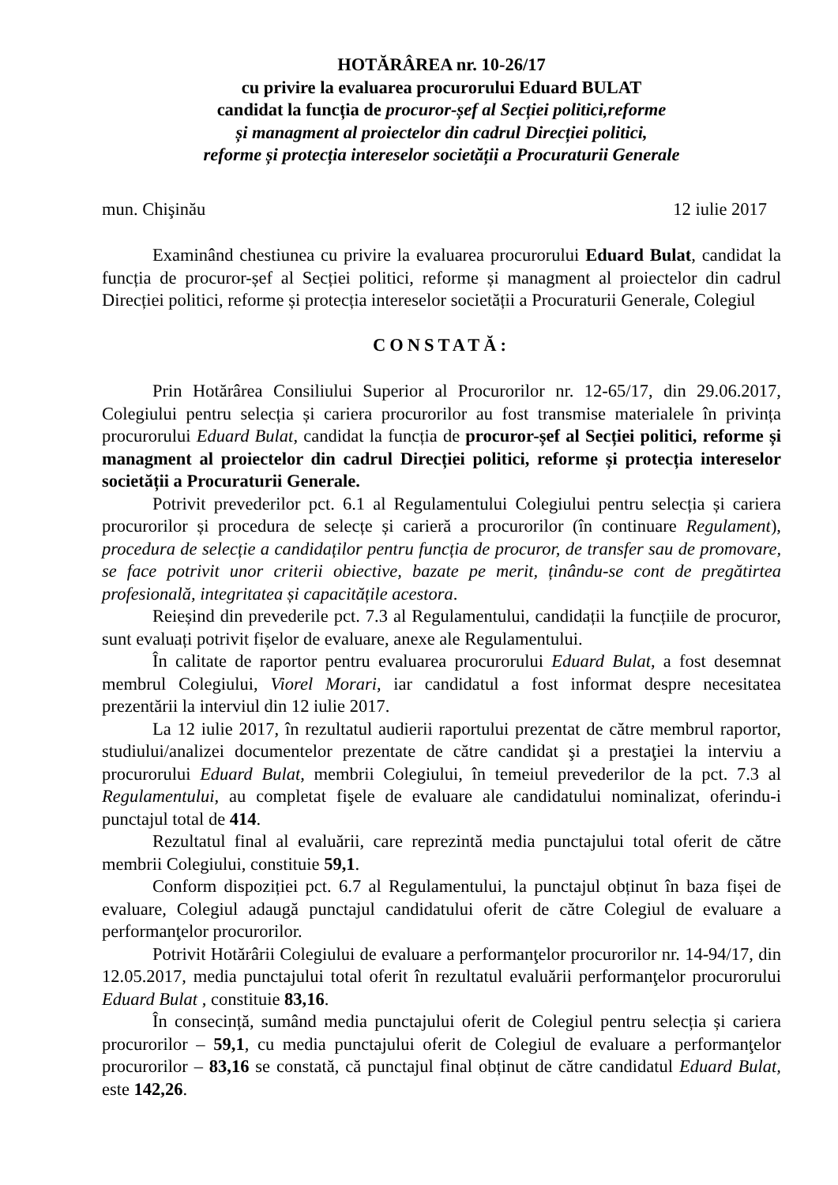HOTĂRÂREA nr. 10-26/17
cu privire la evaluarea procurorului Eduard BULAT
candidat la funcția de procuror-șef al Secției politici,reforme
și managment al proiectelor din cadrul Direcției politici,
reforme și protecția intereselor societății a Procuraturii Generale
mun. Chişinău 12 iulie 2017
Examinând chestiunea cu privire la evaluarea procurorului Eduard Bulat, candidat la funcția de procuror-șef al Secției politici, reforme și managment al proiectelor din cadrul Direcției politici, reforme și protecția intereselor societății a Procuraturii Generale, Colegiul
CONSTATĂ:
Prin Hotărârea Consiliului Superior al Procurorilor nr. 12-65/17, din 29.06.2017, Colegiului pentru selecția și cariera procurorilor au fost transmise materialele în privința procurorului Eduard Bulat, candidat la funcția de procuror-șef al Secției politici, reforme și managment al proiectelor din cadrul Direcției politici, reforme și protecția intereselor societății a Procuraturii Generale.
Potrivit prevederilor pct. 6.1 al Regulamentului Colegiului pentru selecția și cariera procurorilor și procedura de selecțe și carieră a procurorilor (în continuare Regulament), procedura de selecție a candidaților pentru funcția de procuror, de transfer sau de promovare, se face potrivit unor criterii obiective, bazate pe merit, ținându-se cont de pregătirtea profesională, integritatea și capacitățile acestora.
Reieșind din prevederile pct. 7.3 al Regulamentului, candidații la funcțiile de procuror, sunt evaluați potrivit fișelor de evaluare, anexe ale Regulamentului.
În calitate de raportor pentru evaluarea procurorului Eduard Bulat, a fost desemnat membrul Colegiului, Viorel Morari, iar candidatul a fost informat despre necesitatea prezentării la interviul din 12 iulie 2017.
La 12 iulie 2017, în rezultatul audierii raportului prezentat de către membrul raportor, studiului/analizei documentelor prezentate de către candidat şi a prestaţiei la interviu a procurorului Eduard Bulat, membrii Colegiului, în temeiul prevederilor de la pct. 7.3 al Regulamentului, au completat fişele de evaluare ale candidatului nominalizat, oferindu-i punctajul total de 414.
Rezultatul final al evaluării, care reprezintă media punctajului total oferit de către membrii Colegiului, constituie 59,1.
Conform dispoziției pct. 6.7 al Regulamentului, la punctajul obținut în baza fișei de evaluare, Colegiul adaugă punctajul candidatului oferit de către Colegiul de evaluare a performanţelor procurorilor.
Potrivit Hotărârii Colegiului de evaluare a performanţelor procurorilor nr. 14-94/17, din 12.05.2017, media punctajului total oferit în rezultatul evaluării performanţelor procurorului Eduard Bulat , constituie 83,16.
În consecință, sumând media punctajului oferit de Colegiul pentru selecția și cariera procurorilor – 59,1, cu media punctajului oferit de Colegiul de evaluare a performanţelor procurorilor – 83,16 se constată, că punctajul final obținut de către candidatul Eduard Bulat, este 142,26.